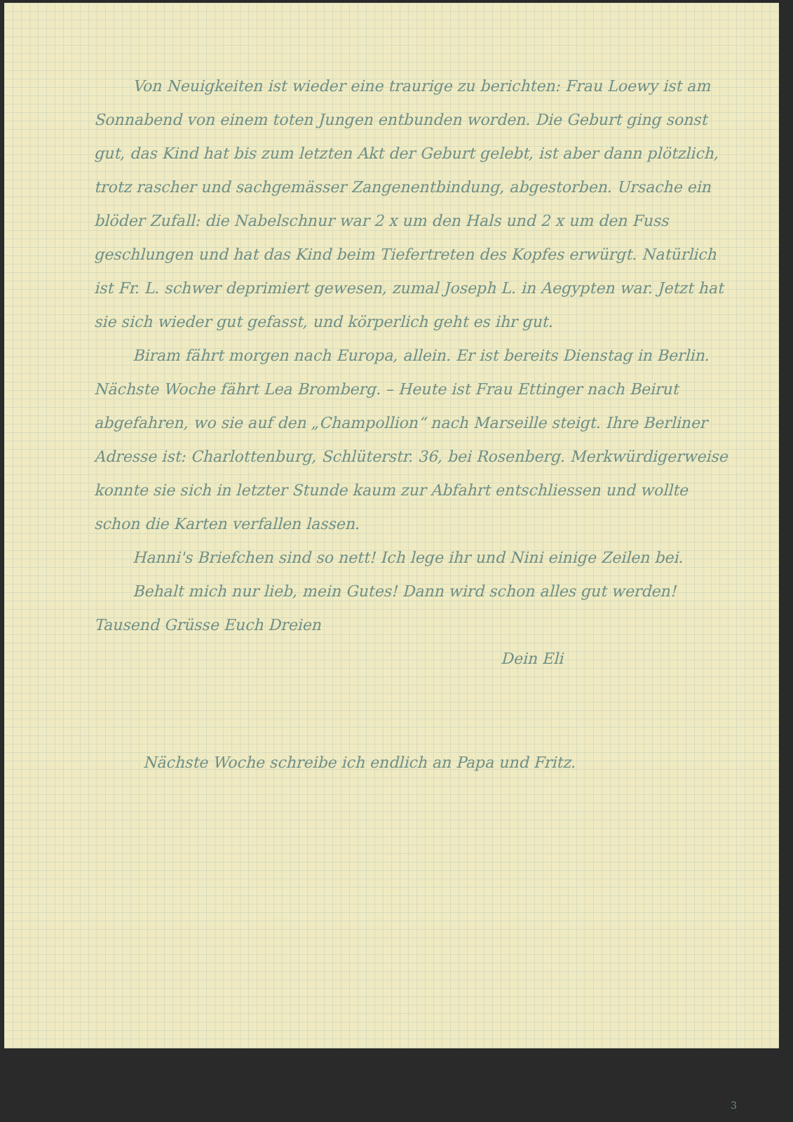Von Neuigkeiten ist wieder eine traurige zu berichten: Frau Loewy ist am Sonnabend von einem toten Jungen entbunden worden. Die Geburt ging sonst gut, das Kind hat bis zum letzten Akt der Geburt gelebt, ist aber dann plötzlich, trotz rascher und sachgemässer Zangenentbindung, abgestorben. Ursache ein blöder Zufall: die Nabelschnur war 2 x um den Hals und 2 x um den Fuss geschlungen und hat das Kind beim Tiefertreten des Kopfes erwürgt. Natürlich ist Fr. L. schwer deprimiert gewesen, zumal Joseph L. in Aegypten war. Jetzt hat sie sich wieder gut gefasst, und körperlich geht es ihr gut.
Biram fährt morgen nach Europa, allein. Er ist bereits Dienstag in Berlin. Nächste Woche fährt Lea Bromberg. – Heute ist Frau Ettinger nach Beirut abgefahren, wo sie auf den „Champollion“ nach Marseille steigt. Ihre Berliner Adresse ist: Charlottenburg, Schlüterstr. 36, bei Rosenberg. Merkwürdigerweise konnte sie sich in letzter Stunde kaum zur Abfahrt entschliessen und wollte schon die Karten verfallen lassen.
Hanni's Briefchen sind so nett! Ich lege ihr und Nini einige Zeilen bei.
Behalt mich nur lieb, mein Gutes! Dann wird schon alles gut werden! Tausend Grüsse Euch Dreien
Dein Eli
Nächste Woche schreibe ich endlich an Papa und Fritz.
3